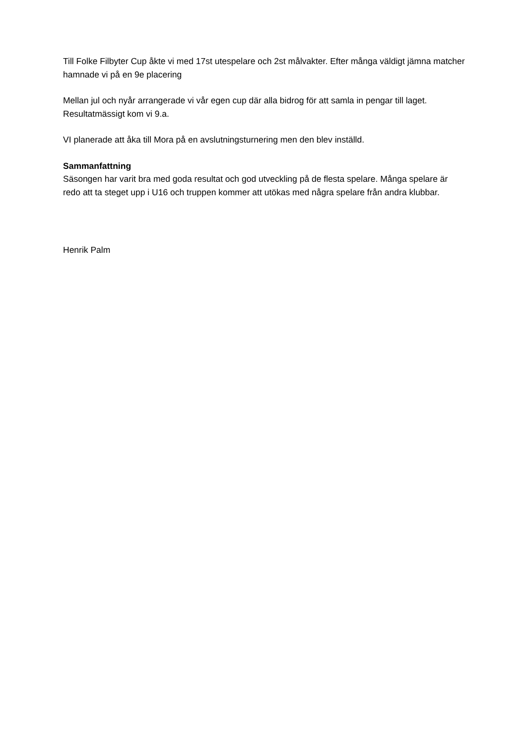Till Folke Filbyter Cup åkte vi med 17st utespelare och 2st målvakter. Efter många väldigt jämna matcher hamnade vi på en 9e placering
Mellan jul och nyår arrangerade vi vår egen cup där alla bidrog för att samla in pengar till laget. Resultatmässigt kom vi 9.a.
VI planerade att åka till Mora på en avslutningsturnering men den blev inställd.
Sammanfattning
Säsongen har varit bra med goda resultat och god utveckling på de flesta spelare. Många spelare är redo att ta steget upp i U16 och truppen kommer att utökas med några spelare från andra klubbar.
Henrik Palm